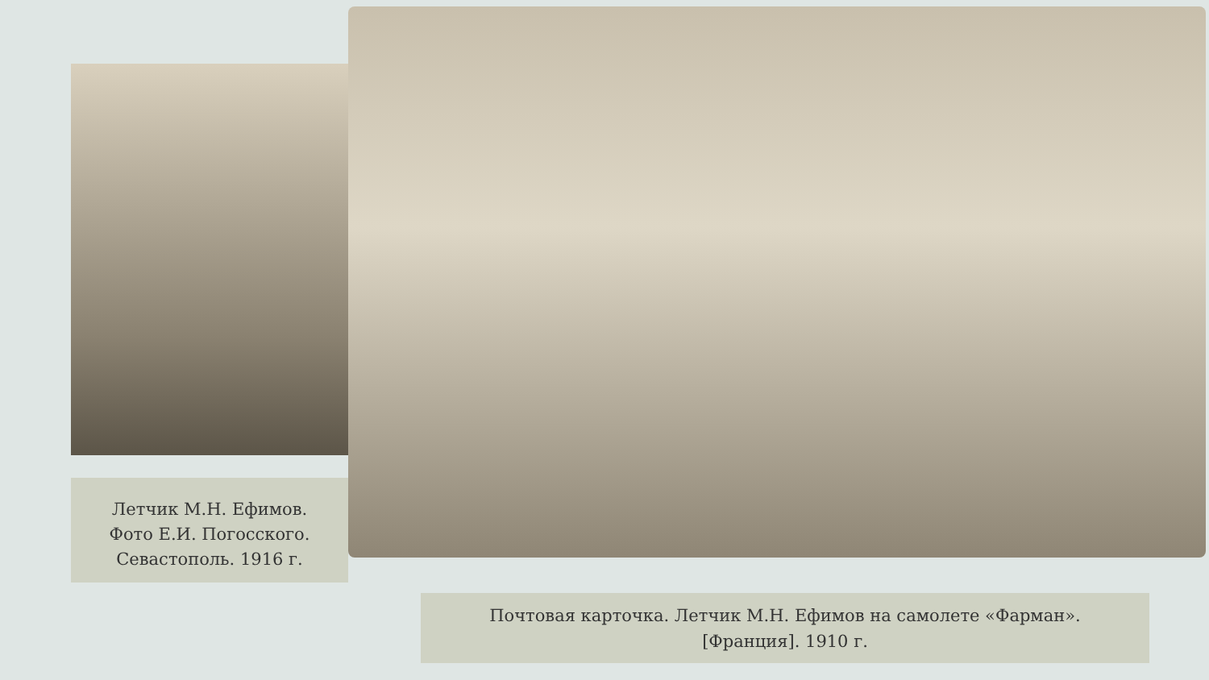Летчик М.Н. Ефимов.
Фото Е.И. Погосского.
Севастополь. 1916 г.
Почтовая карточка. Летчик М.Н. Ефимов на самолете «Фарман».
[Франция]. 1910 г.